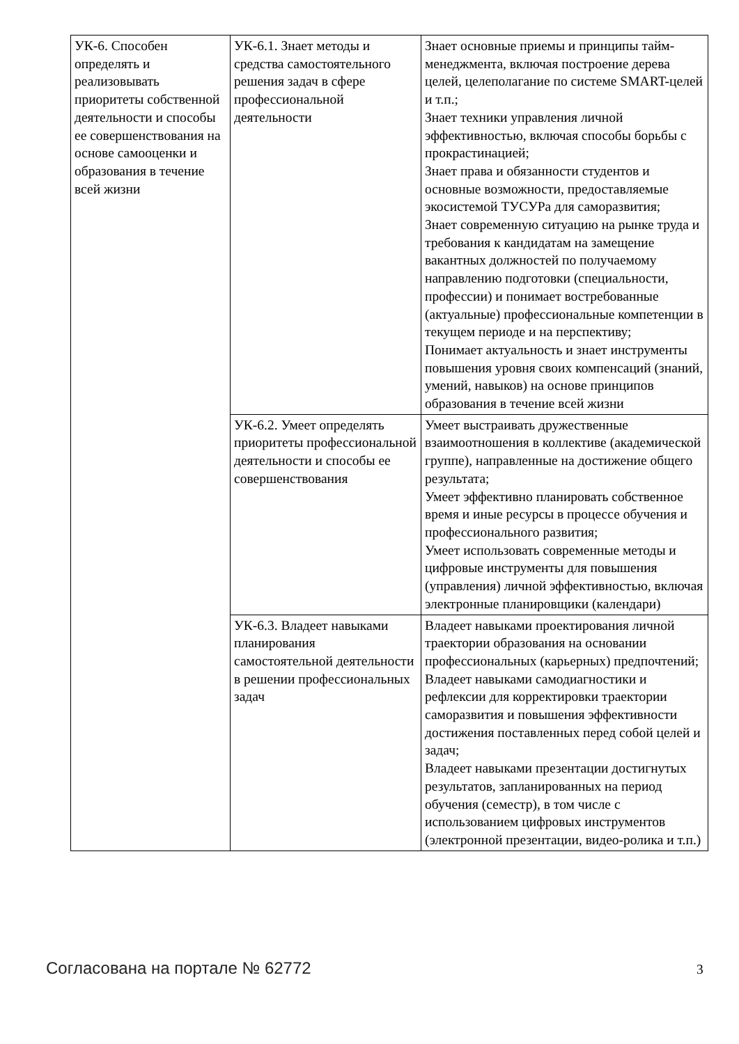| УК-6. Способен определять и реализовывать приоритеты собственной деятельности и способы ее совершенствования на основе самооценки и образования в течение всей жизни | УК-6.1. Знает методы и средства самостоятельного решения задач в сфере профессиональной деятельности | Знает основные приемы и принципы тайм-менеджмента, включая построение дерева целей, целеполагание по системе SMART-целей и т.п.; Знает техники управления личной эффективностью, включая способы борьбы с прокрастинацией; Знает права и обязанности студентов и основные возможности, предоставляемые экосистемой ТУСУРа для саморазвития; Знает современную ситуацию на рынке труда и требования к кандидатам на замещение вакантных должностей по получаемому направлению подготовки (специальности, профессии) и понимает востребованные (актуальные) профессиональные компетенции в текущем периоде и на перспективу; Понимает актуальность и знает инструменты повышения уровня своих компенсаций (знаний, умений, навыков) на основе принципов образования в течение всей жизни |
| | УК-6.2. Умеет определять приоритеты профессиональной деятельности и способы ее совершенствования | Умеет выстраивать дружественные взаимоотношения в коллективе (академической группе), направленные на достижение общего результата; Умеет эффективно планировать собственное время и иные ресурсы в процессе обучения и профессионального развития; Умеет использовать современные методы и цифровые инструменты для повышения (управления) личной эффективностью, включая электронные планировщики (календари) |
| | УК-6.3. Владеет навыками планирования самостоятельной деятельности в решении профессиональных задач | Владеет навыками проектирования личной траектории образования на основании профессиональных (карьерных) предпочтений; Владеет навыками самодиагностики и рефлексии для корректировки траектории саморазвития и повышения эффективности достижения поставленных перед собой целей и задач; Владеет навыками презентации достигнутых результатов, запланированных на период обучения (семестр), в том числе с использованием цифровых инструментов (электронной презентации, видео-ролика и т.п.) |
Согласована на портале № 62772 3